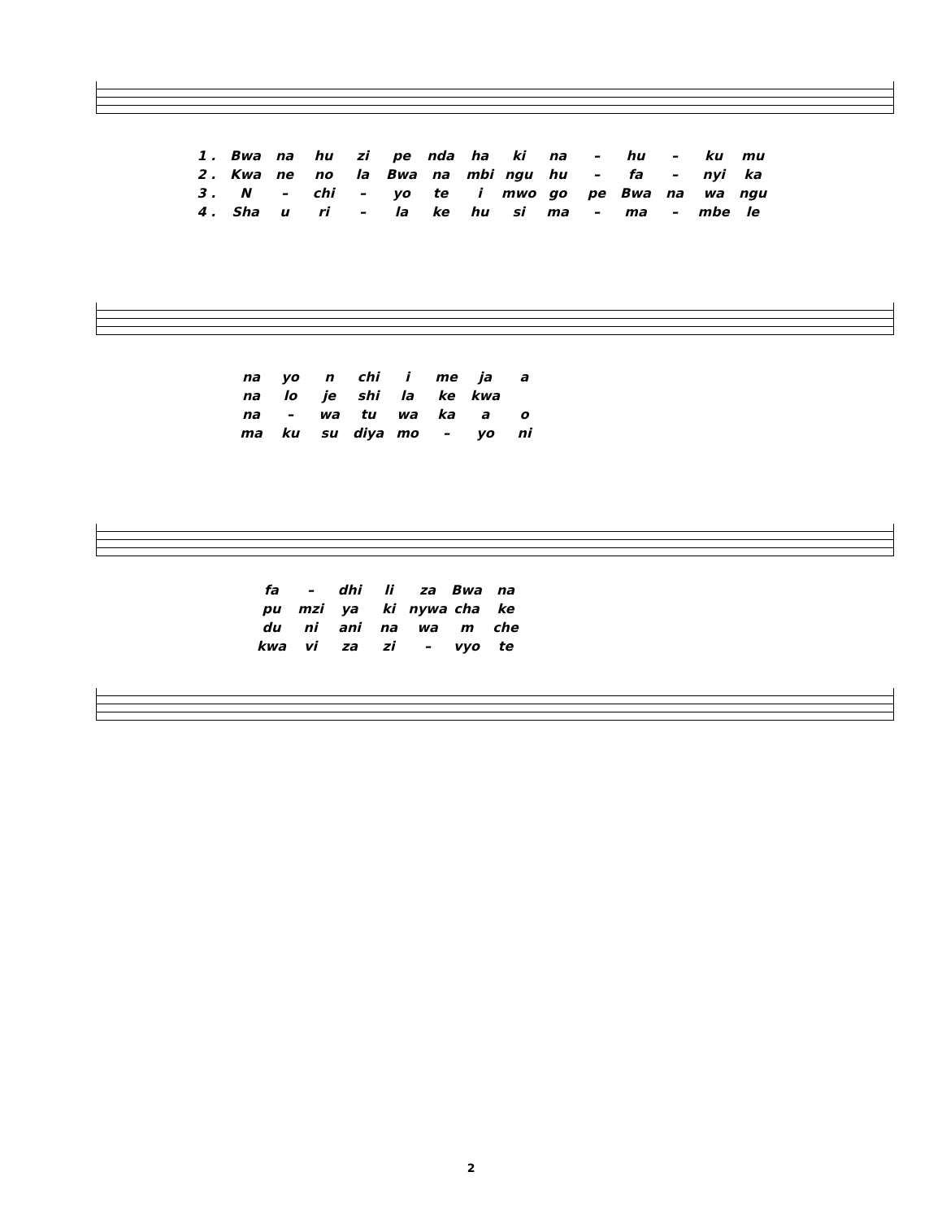| 1 . | Bwa | na | hu | zi | pe | nda | ha | ki | na | – | hu | – | ku | mu |
| 2 . | Kwa | ne | no | la | Bwa | na | mbi | ngu | hu | – | fa | – | nyi | ka |
| 3 . | N | – | chi | – | yo | te | i | mwo | go | pe | Bwa | na | wa | ngu |
| 4 . | Sha | u | ri | – | la | ke | hu | si | ma | – | ma | – | mbe | le |
| na | yo | n | chi | i | me | ja | a |
| na | lo | je | shi | la | ke | kwa | |
| na | – | wa | tu | wa | ka | a | o |
| ma | ku | su | diya | mo | – | yo | ni |
| fa | – | dhi | li | za | Bwa | na |
| pu | mzi | ya | ki | nywa | cha | ke |
| du | ni | ani | na | wa | m | che |
| kwa | vi | za | zi | – | vyo | te |
2